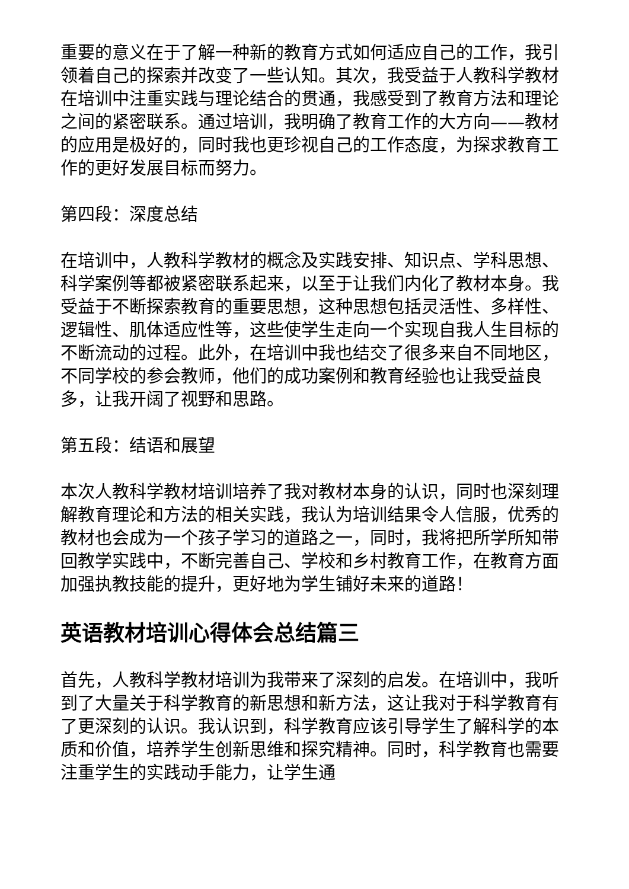重要的意义在于了解一种新的教育方式如何适应自己的工作，我引领着自己的探索并改变了一些认知。其次，我受益于人教科学教材在培训中注重实践与理论结合的贯通，我感受到了教育方法和理论之间的紧密联系。通过培训，我明确了教育工作的大方向——教材的应用是极好的，同时我也更珍视自己的工作态度，为探求教育工作的更好发展目标而努力。
第四段：深度总结
在培训中，人教科学教材的概念及实践安排、知识点、学科思想、科学案例等都被紧密联系起来，以至于让我们内化了教材本身。我受益于不断探索教育的重要思想，这种思想包括灵活性、多样性、逻辑性、肌体适应性等，这些使学生走向一个实现自我人生目标的不断流动的过程。此外，在培训中我也结交了很多来自不同地区，不同学校的参会教师，他们的成功案例和教育经验也让我受益良多，让我开阔了视野和思路。
第五段：结语和展望
本次人教科学教材培训培养了我对教材本身的认识，同时也深刻理解教育理论和方法的相关实践，我认为培训结果令人信服，优秀的教材也会成为一个孩子学习的道路之一，同时，我将把所学所知带回教学实践中，不断完善自己、学校和乡村教育工作，在教育方面加强执教技能的提升，更好地为学生铺好未来的道路！
英语教材培训心得体会总结篇三
首先，人教科学教材培训为我带来了深刻的启发。在培训中，我听到了大量关于科学教育的新思想和新方法，这让我对于科学教育有了更深刻的认识。我认识到，科学教育应该引导学生了解科学的本质和价值，培养学生创新思维和探究精神。同时，科学教育也需要注重学生的实践动手能力，让学生通